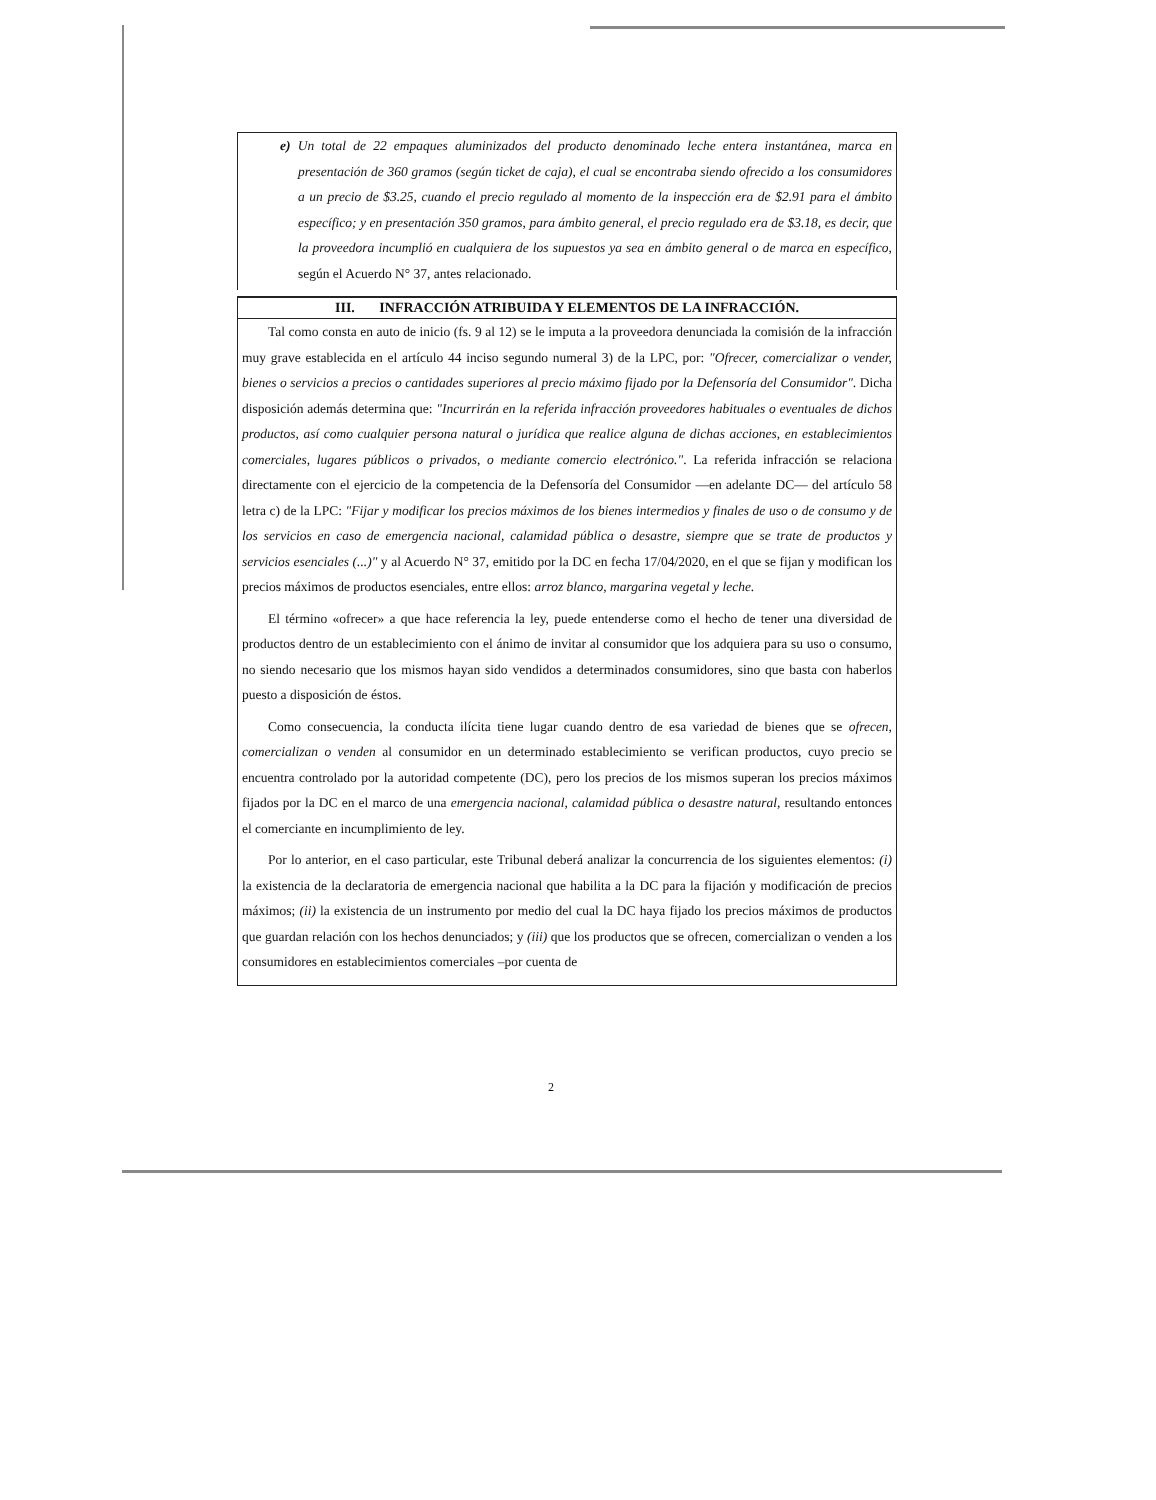e) Un total de 22 empaques aluminizados del producto denominado leche entera instantánea, marca en presentación de 360 gramos (según ticket de caja), el cual se encontraba siendo ofrecido a los consumidores a un precio de $3.25, cuando el precio regulado al momento de la inspección era de $2.91 para el ámbito específico; y en presentación 350 gramos, para ámbito general, el precio regulado era de $3.18, es decir, que la proveedora incumplió en cualquiera de los supuestos ya sea en ámbito general o de marca en específico, según el Acuerdo N° 37, antes relacionado.
III. INFRACCIÓN ATRIBUIDA Y ELEMENTOS DE LA INFRACCIÓN.
Tal como consta en auto de inicio (fs. 9 al 12) se le imputa a la proveedora denunciada la comisión de la infracción muy grave establecida en el artículo 44 inciso segundo numeral 3) de la LPC, por: "Ofrecer, comercializar o vender, bienes o servicios a precios o cantidades superiores al precio máximo fijado por la Defensoría del Consumidor". Dicha disposición además determina que: "Incurrirán en la referida infracción proveedores habituales o eventuales de dichos productos, así como cualquier persona natural o jurídica que realice alguna de dichas acciones, en establecimientos comerciales, lugares públicos o privados, o mediante comercio electrónico.". La referida infracción se relaciona directamente con el ejercicio de la competencia de la Defensoría del Consumidor —en adelante DC— del artículo 58 letra c) de la LPC: "Fijar y modificar los precios máximos de los bienes intermedios y finales de uso o de consumo y de los servicios en caso de emergencia nacional, calamidad pública o desastre, siempre que se trate de productos y servicios esenciales (...)" y al Acuerdo N° 37, emitido por la DC en fecha 17/04/2020, en el que se fijan y modifican los precios máximos de productos esenciales, entre ellos: arroz blanco, margarina vegetal y leche.
El término «ofrecer» a que hace referencia la ley, puede entenderse como el hecho de tener una diversidad de productos dentro de un establecimiento con el ánimo de invitar al consumidor que los adquiera para su uso o consumo, no siendo necesario que los mismos hayan sido vendidos a determinados consumidores, sino que basta con haberlos puesto a disposición de éstos.
Como consecuencia, la conducta ilícita tiene lugar cuando dentro de esa variedad de bienes que se ofrecen, comercializan o venden al consumidor en un determinado establecimiento se verifican productos, cuyo precio se encuentra controlado por la autoridad competente (DC), pero los precios de los mismos superan los precios máximos fijados por la DC en el marco de una emergencia nacional, calamidad pública o desastre natural, resultando entonces el comerciante en incumplimiento de ley.
Por lo anterior, en el caso particular, este Tribunal deberá analizar la concurrencia de los siguientes elementos: (i) la existencia de la declaratoria de emergencia nacional que habilita a la DC para la fijación y modificación de precios máximos; (ii) la existencia de un instrumento por medio del cual la DC haya fijado los precios máximos de productos que guardan relación con los hechos denunciados; y (iii) que los productos que se ofrecen, comercializan o venden a los consumidores en establecimientos comerciales –por cuenta de
2